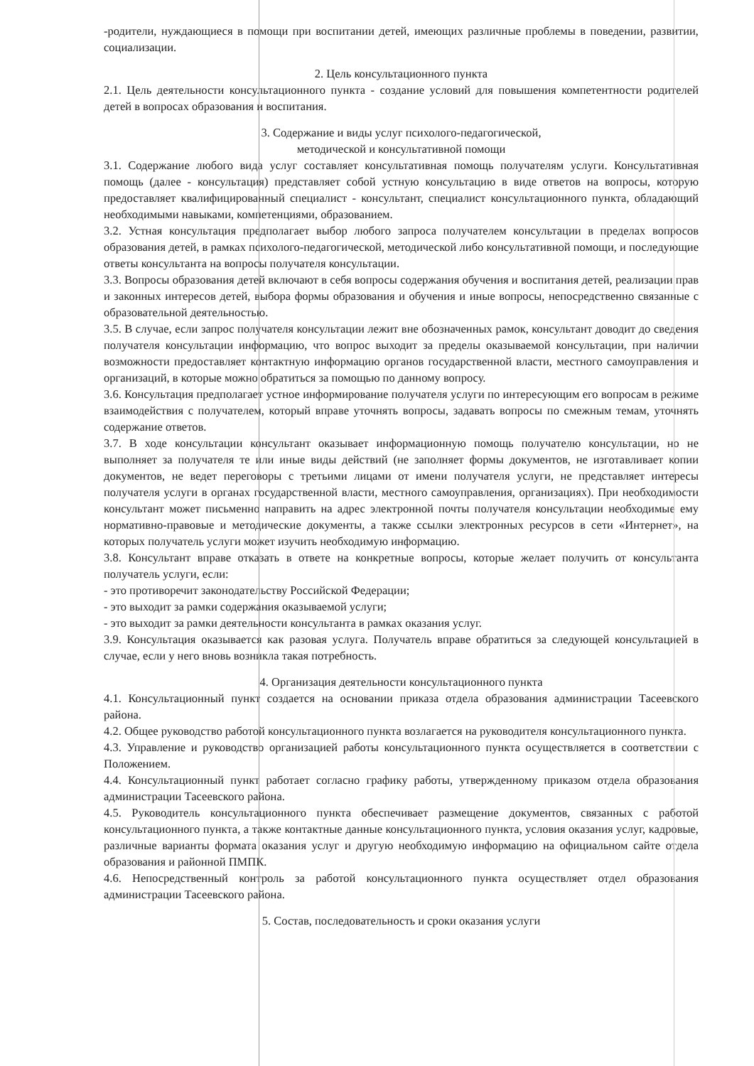-родители, нуждающиеся в помощи при воспитании детей, имеющих различные проблемы в поведении, развитии, социализации.
2. Цель консультационного пункта
2.1. Цель деятельности консультационного пункта - создание условий для повышения компетентности родителей детей в вопросах образования и воспитания.
3. Содержание и виды услуг психолого-педагогической,
методической и консультативной помощи
3.1. Содержание любого вида услуг составляет консультативная помощь получателям услуги. Консультативная помощь (далее - консультация) представляет собой устную консультацию в виде ответов на вопросы, которую предоставляет квалифицированный специалист - консультант, специалист консультационного пункта, обладающий необходимыми навыками, компетенциями, образованием.
3.2. Устная консультация предполагает выбор любого запроса получателем консультации в пределах вопросов образования детей, в рамках психолого-педагогической, методической либо консультативной помощи, и последующие ответы консультанта на вопросы получателя консультации.
3.3. Вопросы образования детей включают в себя вопросы содержания обучения и воспитания детей, реализации прав и законных интересов детей, выбора формы образования и обучения и иные вопросы, непосредственно связанные с образовательной деятельностью.
3.5. В случае, если запрос получателя консультации лежит вне обозначенных рамок, консультант доводит до сведения получателя консультации информацию, что вопрос выходит за пределы оказываемой консультации, при наличии возможности предоставляет контактную информацию органов государственной власти, местного самоуправления и организаций, в которые можно обратиться за помощью по данному вопросу.
3.6. Консультация предполагает устное информирование получателя услуги по интересующим его вопросам в режиме взаимодействия с получателем, который вправе уточнять вопросы, задавать вопросы по смежным темам, уточнять содержание ответов.
3.7. В ходе консультации консультант оказывает информационную помощь получателю консультации, но не выполняет за получателя те или иные виды действий (не заполняет формы документов, не изготавливает копии документов, не ведет переговоры с третьими лицами от имени получателя услуги, не представляет интересы получателя услуги в органах государственной власти, местного самоуправления, организациях). При необходимости консультант может письменно направить на адрес электронной почты получателя консультации необходимые ему нормативно-правовые и методические документы, а также ссылки электронных ресурсов в сети «Интернет», на которых получатель услуги может изучить необходимую информацию.
3.8. Консультант вправе отказать в ответе на конкретные вопросы, которые желает получить от консультанта получатель услуги, если:
- это противоречит законодательству Российской Федерации;
- это выходит за рамки содержания оказываемой услуги;
- это выходит за рамки деятельности консультанта в рамках оказания услуг.
3.9. Консультация оказывается как разовая услуга. Получатель вправе обратиться за следующей консультацией в случае, если у него вновь возникла такая потребность.
4. Организация деятельности консультационного пункта
4.1. Консультационный пункт создается на основании приказа отдела образования администрации Тасеевского района.
4.2. Общее руководство работой консультационного пункта возлагается на руководителя консультационного пункта.
4.3. Управление и руководство организацией работы консультационного пункта осуществляется в соответствии с Положением.
4.4. Консультационный пункт работает согласно графику работы, утвержденному приказом отдела образования администрации Тасеевского района.
4.5. Руководитель консультационного пункта обеспечивает размещение документов, связанных с работой консультационного пункта, а также контактные данные консультационного пункта, условия оказания услуг, кадровые, различные варианты формата оказания услуг и другую необходимую информацию на официальном сайте отдела образования и районной ПМПК.
4.6. Непосредственный контроль за работой консультационного пункта осуществляет отдел образования администрации Тасеевского района.
5. Состав, последовательность и сроки оказания услуги